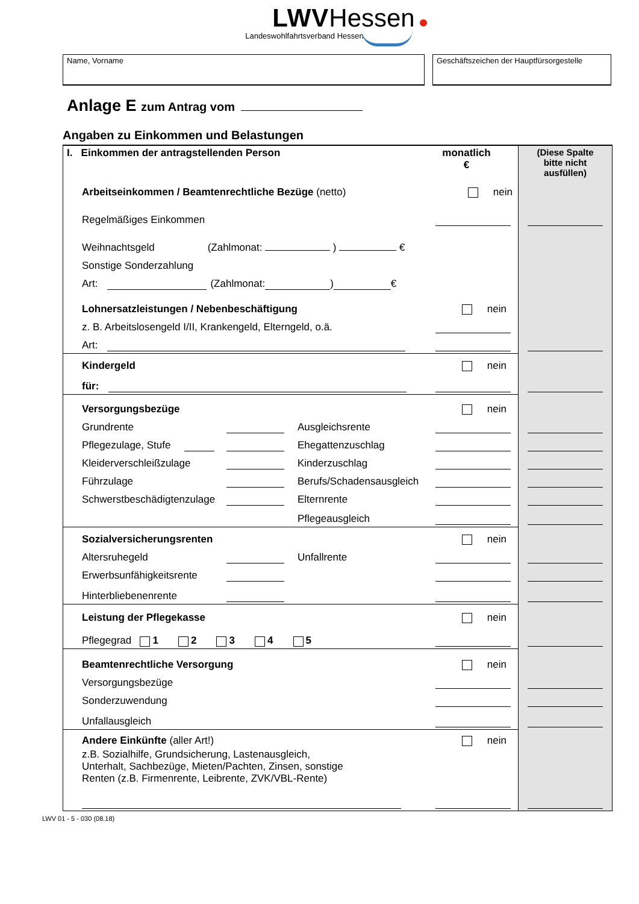LWVHessen
Landeswohlfahrtsverband Hessen
Name, Vorname Geschäftszeichen der Hauptfürsorgestelle
Anlage E zum Antrag vom
Angaben zu Einkommen und Belastungen
I. Einkommen der antragstellenden Person
monatlich
€
(Diese Spalte
bitte nicht
ausfüllen)
Arbeitseinkommen / Beamtenrechtliche Bezüge (netto) nein
Regelmäßiges Einkommen
Weihnachtsgeld (Zahlmonat: ) €
Sonstige Sonderzahlung
Art: (Zahlmonat: ) €
Lohnersatzleistungen / Nebenbeschäftigung nein
z. B. Arbeitslosengeld I/II, Krankengeld, Elterngeld, o.ä.
Art:
Kindergeld nein
für:
Versorgungsbezüge nein
Grundrente Ausgleichsrente
Pflegezulage, Stufe Ehegattenzuschlag
Kleiderverschleißzulage Kinderzuschlag
Führzulage Berufs/Schadensausgleich
Schwerstbeschädigtenzulage Elternrente
Pflegeausgleich
Sozialversicherungsrenten nein
Altersruhegeld Unfallrente
Erwerbsunfähigkeitsrente
Hinterbliebenenrente
Leistung der Pflegekasse nein
Pflegegrad 1 2 3 4 5
Beamtenrechtliche Versorgung nein
Versorgungsbezüge
Sonderzuwendung
Unfallausgleich
Andere Einkünfte (aller Art!) nein
z.B. Sozialhilfe, Grundsicherung, Lastenausgleich,
Unterhalt, Sachbezüge, Mieten/Pachten, Zinsen, sonstige
Renten (z.B. Firmenrente, Leibrente, ZVK/VBL-Rente)
LWV 01 - 5 - 030 (08.18)